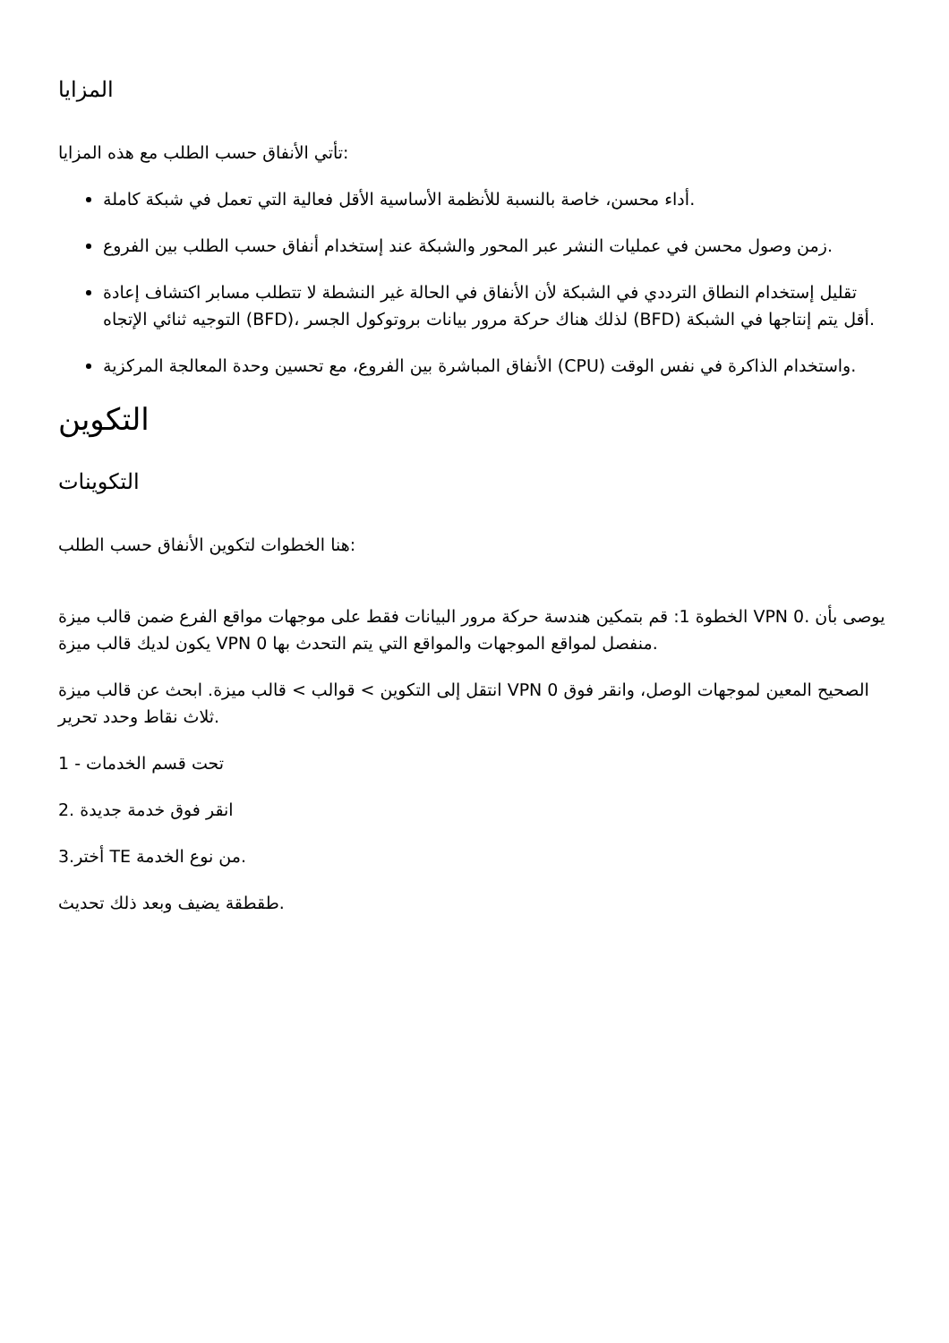المزايا
تأتي الأنفاق حسب الطلب مع هذه المزايا:
أداء محسن، خاصة بالنسبة للأنظمة الأساسية الأقل فعالية التي تعمل في شبكة كاملة.
زمن وصول محسن في عمليات النشر عبر المحور والشبكة عند إستخدام أنفاق حسب الطلب بين الفروع.
تقليل إستخدام النطاق الترددي في الشبكة لأن الأنفاق في الحالة غير النشطة لا تتطلب مسابر اكتشاف إعادة التوجيه ثنائي الإتجاه (BFD)، لذلك هناك حركة مرور بيانات بروتوكول الجسر (BFD) أقل يتم إنتاجها في الشبكة.
الأنفاق المباشرة بين الفروع، مع تحسين وحدة المعالجة المركزية (CPU) واستخدام الذاكرة في نفس الوقت.
التكوين
التكوينات
هنا الخطوات لتكوين الأنفاق حسب الطلب:
الخطوة 1: قم بتمكين هندسة حركة مرور البيانات فقط على موجهات مواقع الفرع ضمن قالب ميزة VPN 0. يوصى بأن يكون لديك قالب ميزة VPN 0 منفصل لمواقع الموجهات والمواقع التي يتم التحدث بها.
انتقل إلى التكوين > قوالب > قالب ميزة. ابحث عن قالب ميزة VPN 0 الصحيح المعين لموجهات الوصل، وانقر فوق ثلاث نقاط وحدد تحرير.
1 - تحت قسم الخدمات
2. انقر فوق خدمة جديدة
3.أختر TE من نوع الخدمة.
طقطقة يضيف وبعد ذلك تحديث.